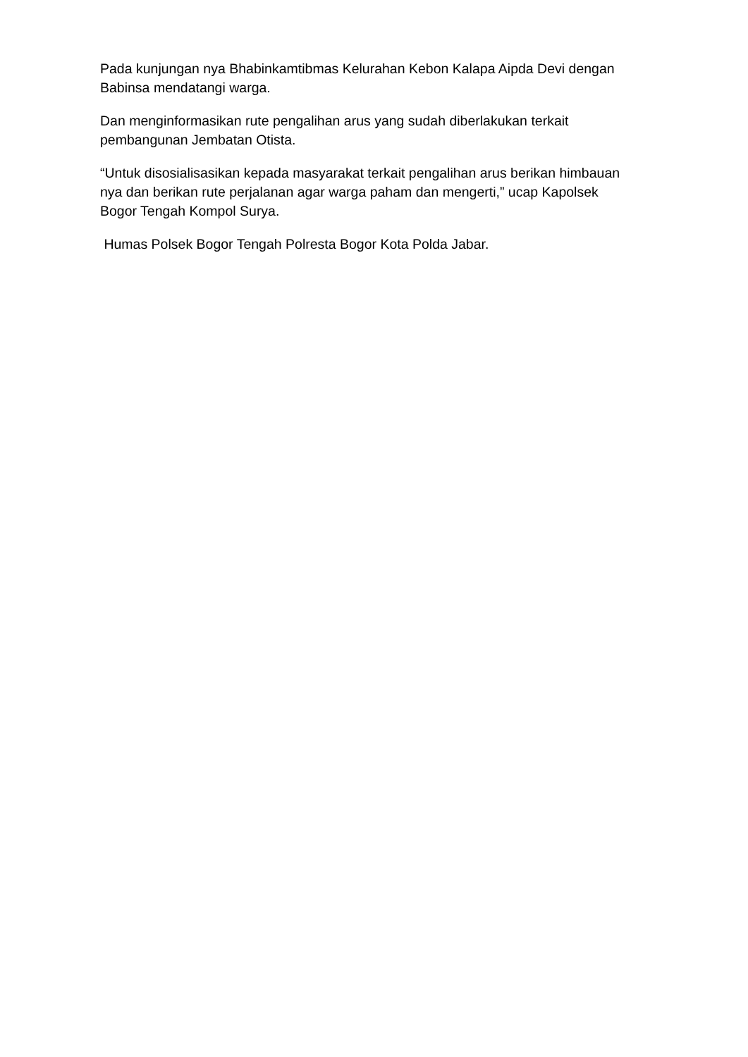Pada kunjungan nya Bhabinkamtibmas Kelurahan Kebon Kalapa Aipda Devi dengan Babinsa mendatangi warga.
Dan menginformasikan rute pengalihan arus yang sudah diberlakukan terkait pembangunan Jembatan Otista.
“Untuk disosialisasikan kepada masyarakat terkait pengalihan arus berikan himbauan nya dan berikan rute perjalanan agar warga paham dan mengerti,” ucap Kapolsek Bogor Tengah Kompol Surya.
Humas Polsek Bogor Tengah Polresta Bogor Kota Polda Jabar.